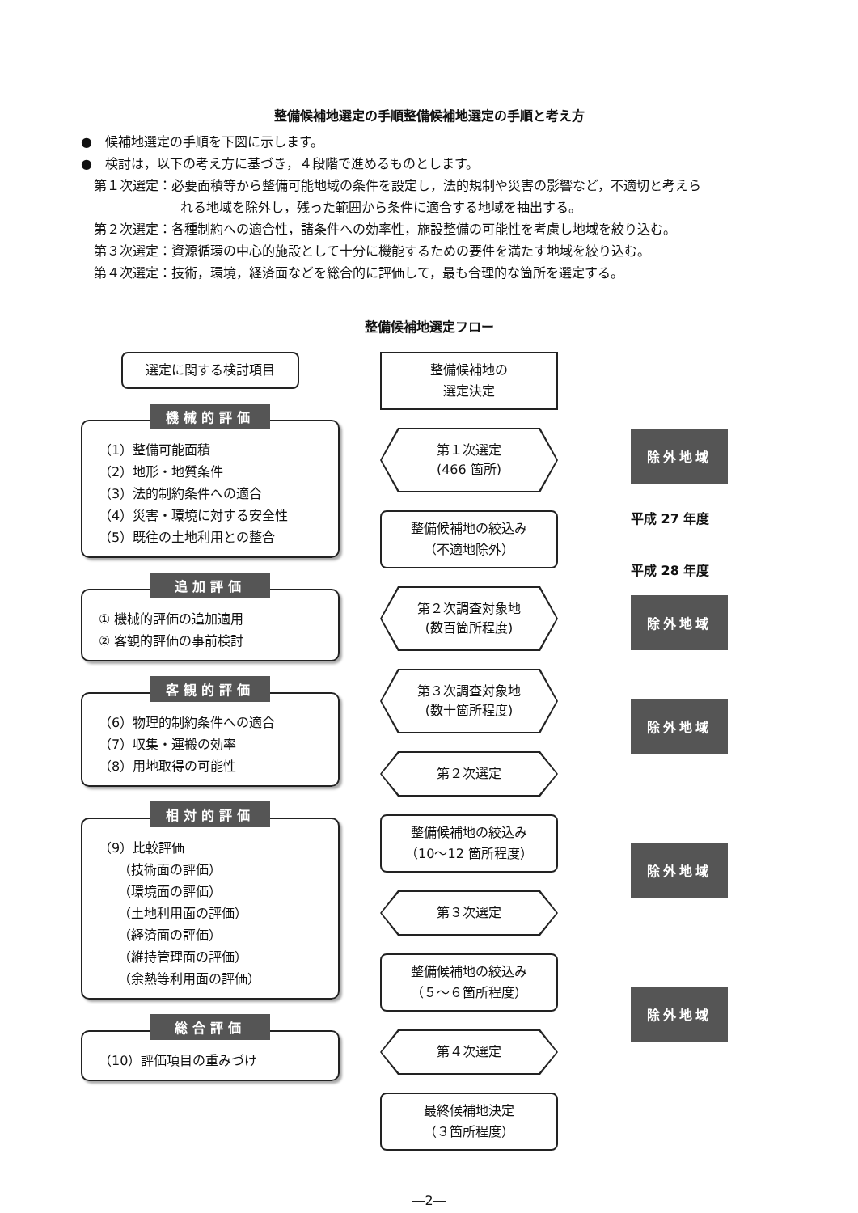整備候補地選定の手順整備候補地選定の手順と考え方
●　候補地選定の手順を下図に示します。
●　検討は，以下の考え方に基づき，４段階で進めるものとします。
第１次選定：必要面積等から整備可能地域の条件を設定し，法的規制や災害の影響など，不適切と考えら
れる地域を除外し，残った範囲から条件に適合する地域を抽出する。
第２次選定：各種制約への適合性，諸条件への効率性，施設整備の可能性を考慮し地域を絞り込む。
第３次選定：資源循環の中心的施設として十分に機能するための要件を満たす地域を絞り込む。
第４次選定：技術，環境，経済面などを総合的に評価して，最も合理的な箇所を選定する。
整備候補地選定フロー
選定に関する検討項目
機械的評価
（1）整備可能面積
（2）地形・地質条件
（3）法的制約条件への適合
（4）災害・環境に対する安全性
（5）既往の土地利用との整合
追加評価
① 機械的評価の追加適用
② 客観的評価の事前検討
客観的評価
（6）物理的制約条件への適合
（7）収集・運搬の効率
（8）用地取得の可能性
相対的評価
（9）比較評価
　　（技術面の評価）
　　（環境面の評価）
　　（土地利用面の評価）
　　（経済面の評価）
　　（維持管理面の評価）
　　（余熱等利用面の評価）
総合評価
（10）評価項目の重みづけ
整備候補地の
選定決定
第１次選定
(466 箇所)
整備候補地の絞込み
（不適地除外）
第２次調査対象地
(数百箇所程度)
第３次調査対象地
(数十箇所程度)
第２次選定
整備候補地の絞込み
（10～12 箇所程度）
第３次選定
整備候補地の絞込み
（５～６箇所程度）
第４次選定
最終候補地決定
（３箇所程度）
除外地域
平成 27 年度
平成 28 年度
除外地域
除外地域
除外地域
除外地域
―2―